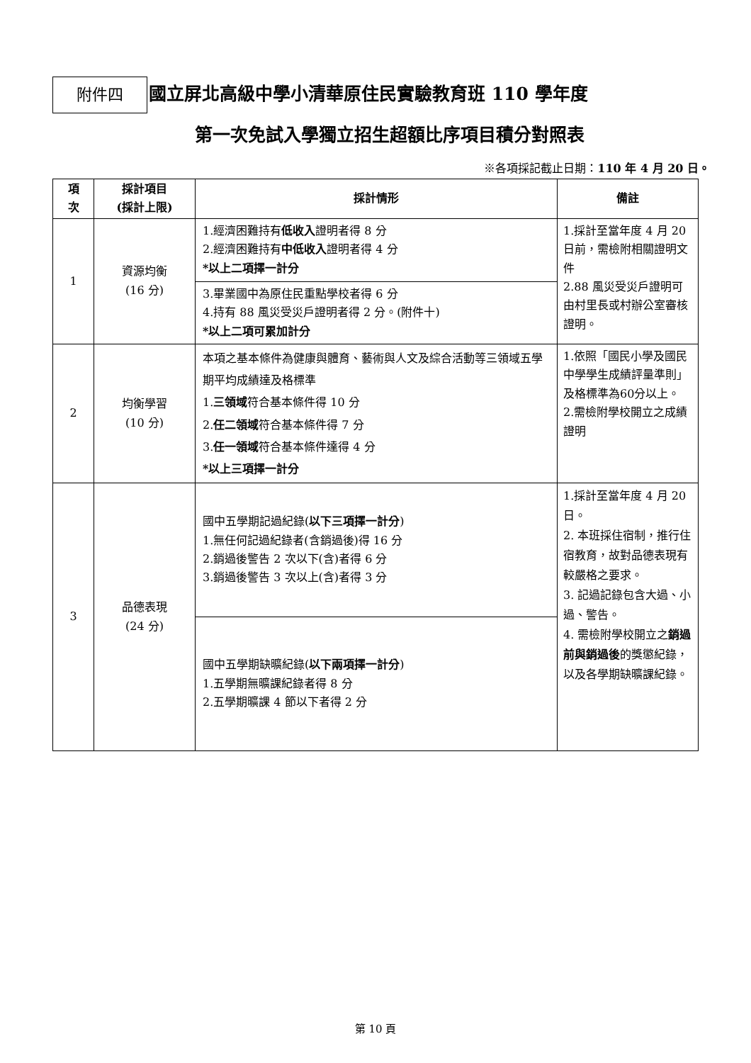附件四
國立屏北高級中學小清華原住民實驗教育班 110 學年度
第一次免試入學獨立招生超額比序項目積分對照表
※各項採記截止日期：110 年 4 月 20 日。
| 項 次 | 採計項目 (採計上限) | 採計情形 | 備註 |
| --- | --- | --- | --- |
| 1 | 資源均衡 (16 分) | 1.經濟困難持有 低收入 證明者得 8 分 2.經濟困難持有 中低收入 證明者得 4 分 *以上二項擇一計分 | 1.採計至當年度 4 月 20 日前，需檢附相關證明文件 2.88 風災受災戶證明可由村里長或村辦公室審核證明。 |
| | | 3.畢業國中為原住民重點學校者得 6 分 4.持有 88 風災受災戶證明者得 2 分。(附件十) *以上二項可累加計分 | |
| 2 | 均衡學習 (10 分) | 本項之基本條件為健康與體育、藝術與人文及綜合活動等三領域五學期平均成績達及格標準 1. 三領域 符合基本條件得 10 分 2. 任二領域 符合基本條件得 7 分 3. 任一領域 符合基本條件達得 4 分 *以上三項擇一計分 | 1.依照「國民小學及國民中學學生成績評量準則」及格標準為60分以上。 2.需檢附學校開立之成績證明 |
| 3 | 品德表現 (24 分) | 國中五學期記過紀錄( 以下三項擇一計分 ) 1.無任何記過紀錄者(含銷過後)得 16 分 2.銷過後警告 2 次以下(含)者得 6 分 3.銷過後警告 3 次以上(含)者得 3 分 | 1.採計至當年度 4 月 20 日。 2. 本班採住宿制，推行住宿教育，故對品德表現有較嚴格之要求。 3. 記過記錄包含大過、小過、警告。 4. 需檢附學校開立之 銷過前與銷過後 的獎懲紀錄，以及各學期缺曠課紀錄。 |
| | | 國中五學期缺曠紀錄( 以下兩項擇一計分 ) 1.五學期無曠課紀錄者得 8 分 2.五學期曠課 4 節以下者得 2 分 | |
第 10 頁